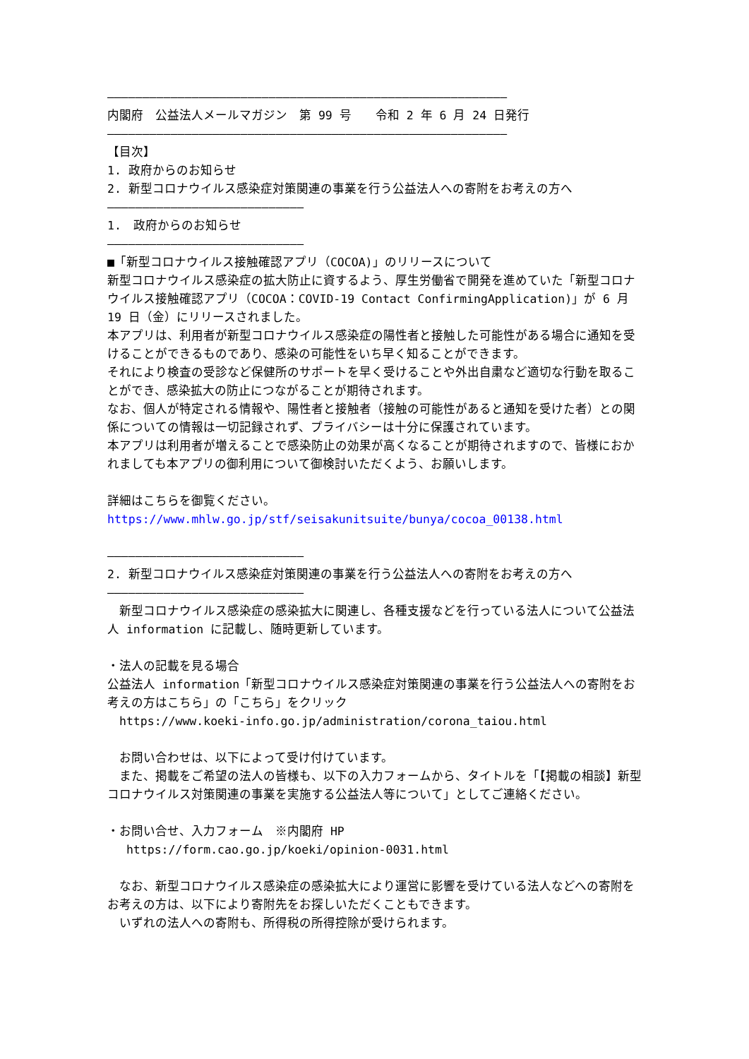―――――――――――――――――――――――――――――――――――――――――――――――――――――――――
内閣府　公益法人メールマガジン　第 99 号　　令和 2 年 6 月 24 日発行
―――――――――――――――――――――――――――――――――――――――――――――――――――――――――
【目次】
1. 政府からのお知らせ
2. 新型コロナウイルス感染症対策関連の事業を行う公益法人への寄附をお考えの方へ
――――――――――――――――――――――――――――
1.　政府からのお知らせ
――――――――――――――――――――――――――――
■「新型コロナウイルス接触確認アプリ（COCOA)」のリリースについて
新型コロナウイルス感染症の拡大防止に資するよう、厚生労働省で開発を進めていた「新型コロナウイルス接触確認アプリ（COCOA：COVID-19 Contact ConfirmingApplication)」が 6 月 19 日（金）にリリースされました。
本アプリは、利用者が新型コロナウイルス感染症の陽性者と接触した可能性がある場合に通知を受けることができるものであり、感染の可能性をいち早く知ることができます。
それにより検査の受診など保健所のサポートを早く受けることや外出自粛など適切な行動を取ることができ、感染拡大の防止につながることが期待されます。
なお、個人が特定される情報や、陽性者と接触者（接触の可能性があると通知を受けた者）との関係についての情報は一切記録されず、プライバシーは十分に保護されています。
本アプリは利用者が増えることで感染防止の効果が高くなることが期待されますので、皆様におかれましても本アプリの御利用について御検討いただくよう、お願いします。
詳細はこちらを御覧ください。
https://www.mhlw.go.jp/stf/seisakunitsuite/bunya/cocoa_00138.html
――――――――――――――――――――――――――――
2. 新型コロナウイルス感染症対策関連の事業を行う公益法人への寄附をお考えの方へ
――――――――――――――――――――――――――――
　新型コロナウイルス感染症の感染拡大に関連し、各種支援などを行っている法人について公益法人 information に記載し、随時更新しています。
・法人の記載を見る場合
公益法人 information「新型コロナウイルス感染症対策関連の事業を行う公益法人への寄附をお考えの方はこちら」の「こちら」をクリック
　https://www.koeki-info.go.jp/administration/corona_taiou.html
　お問い合わせは、以下によって受け付けています。
　また、掲載をご希望の法人の皆様も、以下の入力フォームから、タイトルを「【掲載の相談】新型コロナウイルス対策関連の事業を実施する公益法人等について」としてご連絡ください。
・お問い合せ、入力フォーム　※内閣府 HP
　 https://form.cao.go.jp/koeki/opinion-0031.html
　なお、新型コロナウイルス感染症の感染拡大により運営に影響を受けている法人などへの寄附をお考えの方は、以下により寄附先をお探しいただくこともできます。
　いずれの法人への寄附も、所得税の所得控除が受けられます。